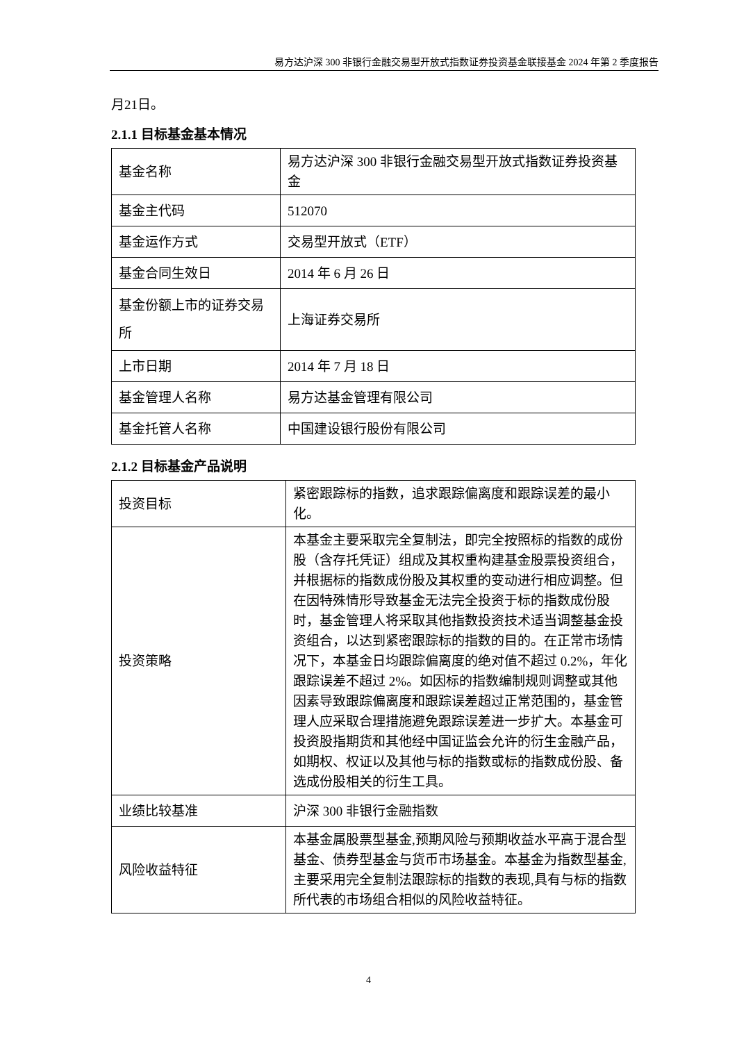易方达沪深 300 非银行金融交易型开放式指数证券投资基金联接基金 2024 年第 2 季度报告
月21日。
2.1.1 目标基金基本情况
| 基金名称 | 易方达沪深 300 非银行金融交易型开放式指数证券投资基金 |
| 基金主代码 | 512070 |
| 基金运作方式 | 交易型开放式（ETF） |
| 基金合同生效日 | 2014 年 6 月 26 日 |
| 基金份额上市的证券交易所 | 上海证券交易所 |
| 上市日期 | 2014 年 7 月 18 日 |
| 基金管理人名称 | 易方达基金管理有限公司 |
| 基金托管人名称 | 中国建设银行股份有限公司 |
2.1.2 目标基金产品说明
| 投资目标 | 紧密跟踪标的指数，追求跟踪偏离度和跟踪误差的最小化。 |
| 投资策略 | 本基金主要采取完全复制法，即完全按照标的指数的成份股（含存托凭证）组成及其权重构建基金股票投资组合，并根据标的指数成份股及其权重的变动进行相应调整。但在因特殊情形导致基金无法完全投资于标的指数成份股时，基金管理人将采取其他指数投资技术适当调整基金投资组合，以达到紧密跟踪标的指数的目的。在正常市场情况下，本基金日均跟踪偏离度的绝对值不超过 0.2%，年化跟踪误差不超过 2%。如因标的指数编制规则调整或其他因素导致跟踪偏离度和跟踪误差超过正常范围的，基金管理人应采取合理措施避免跟踪误差进一步扩大。本基金可投资股指期货和其他经中国证监会允许的衍生金融产品，如期权、权证以及其他与标的指数或标的指数成份股、备选成份股相关的衍生工具。 |
| 业绩比较基准 | 沪深 300 非银行金融指数 |
| 风险收益特征 | 本基金属股票型基金,预期风险与预期收益水平高于混合型基金、债券型基金与货币市场基金。本基金为指数型基金,主要采用完全复制法跟踪标的指数的表现,具有与标的指数所代表的市场组合相似的风险收益特征。 |
4